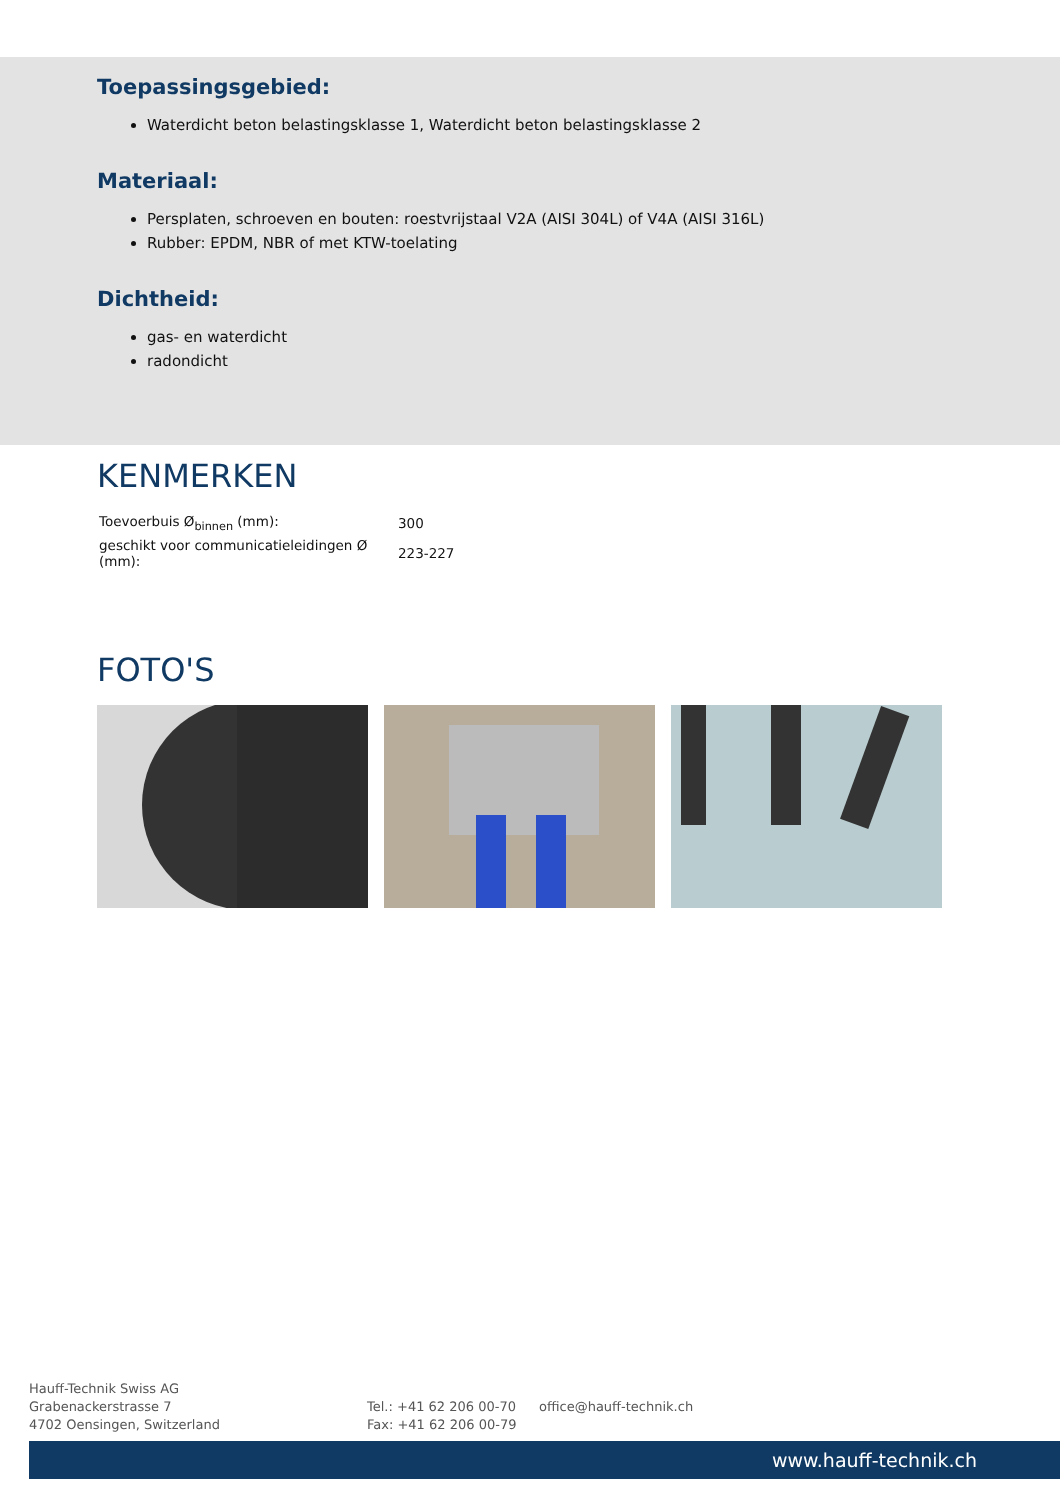Toepassingsgebied:
Waterdicht beton belastingsklasse 1, Waterdicht beton belastingsklasse 2
Materiaal:
Persplaten, schroeven en bouten: roestvrijstaal V2A (AISI 304L) of V4A (AISI 316L)
Rubber: EPDM, NBR of met KTW-toelating
Dichtheid:
gas- en waterdicht
radondicht
KENMERKEN
| Toevoerbuis Ø<sub>binnen</sub> (mm): | 300 |
| geschikt voor communicatieleidingen Ø (mm): | 223-227 |
FOTO'S
Hauff-Technik Swiss AG
Grabenackerstrasse 7
4702 Oensingen, Switzerland
Tel.: +41 62 206 00-70
Fax: +41 62 206 00-79
office@hauff-technik.ch
www.hauff-technik.ch